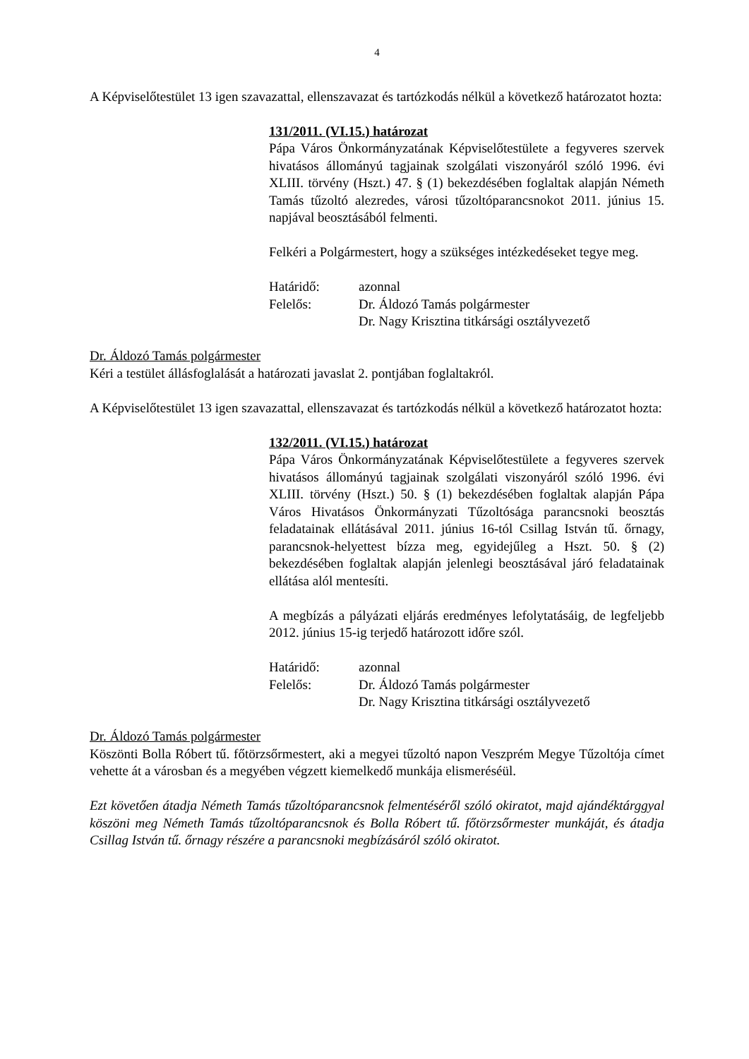4
A Képviselőtestület 13 igen szavazattal, ellenszavazat és tartózkodás nélkül a következő határozatot hozta:
131/2011. (VI.15.) határozat
Pápa Város Önkormányzatának Képviselőtestülete a fegyveres szervek hivatásos állományú tagjainak szolgálati viszonyáról szóló 1996. évi XLIII. törvény (Hszt.) 47. § (1) bekezdésében foglaltak alapján Németh Tamás tűzoltó alezredes, városi tűzoltóparancsnokot 2011. június 15. napjával beosztásából felmenti.
Felkéri a Polgármestert, hogy a szükséges intézkedéseket tegye meg.
Határidő: azonnal
Felelős: Dr. Áldozó Tamás polgármester
Dr. Nagy Krisztina titkársági osztályvezető
Dr. Áldozó Tamás polgármester
Kéri a testület állásfoglalását a határozati javaslat 2. pontjában foglaltakról.
A Képviselőtestület 13 igen szavazattal, ellenszavazat és tartózkodás nélkül a következő határozatot hozta:
132/2011. (VI.15.) határozat
Pápa Város Önkormányzatának Képviselőtestülete a fegyveres szervek hivatásos állományú tagjainak szolgálati viszonyáról szóló 1996. évi XLIII. törvény (Hszt.) 50. § (1) bekezdésében foglaltak alapján Pápa Város Hivatásos Önkormányzati Tűzoltósága parancsnoki beosztás feladatainak ellátásával 2011. június 16-tól Csillag István tű. őrnagy, parancsnok-helyettest bízza meg, egyidejűleg a Hszt. 50. § (2) bekezdésében foglaltak alapján jelenlegi beosztásával járó feladatainak ellátása alól mentesíti.
A megbízás a pályázati eljárás eredményes lefolytatásáig, de legfeljebb 2012. június 15-ig terjedő határozott időre szól.
Határidő: azonnal
Felelős: Dr. Áldozó Tamás polgármester
Dr. Nagy Krisztina titkársági osztályvezető
Dr. Áldozó Tamás polgármester
Köszönti Bolla Róbert tű. főtörzsőrmestert, aki a megyei tűzoltó napon Veszprém Megye Tűzoltója címet vehette át a városban és a megyében végzett kiemelkedő munkája elismeréséül.
Ezt követően átadja Németh Tamás tűzoltóparancsnok felmentéséről szóló okiratot, majd ajándéktárggyal köszöni meg Németh Tamás tűzoltóparancsnok és Bolla Róbert tű. főtörzsőrmester munkáját, és átadja Csillag István tű. őrnagy részére a parancsnoki megbízásáról szóló okiratot.